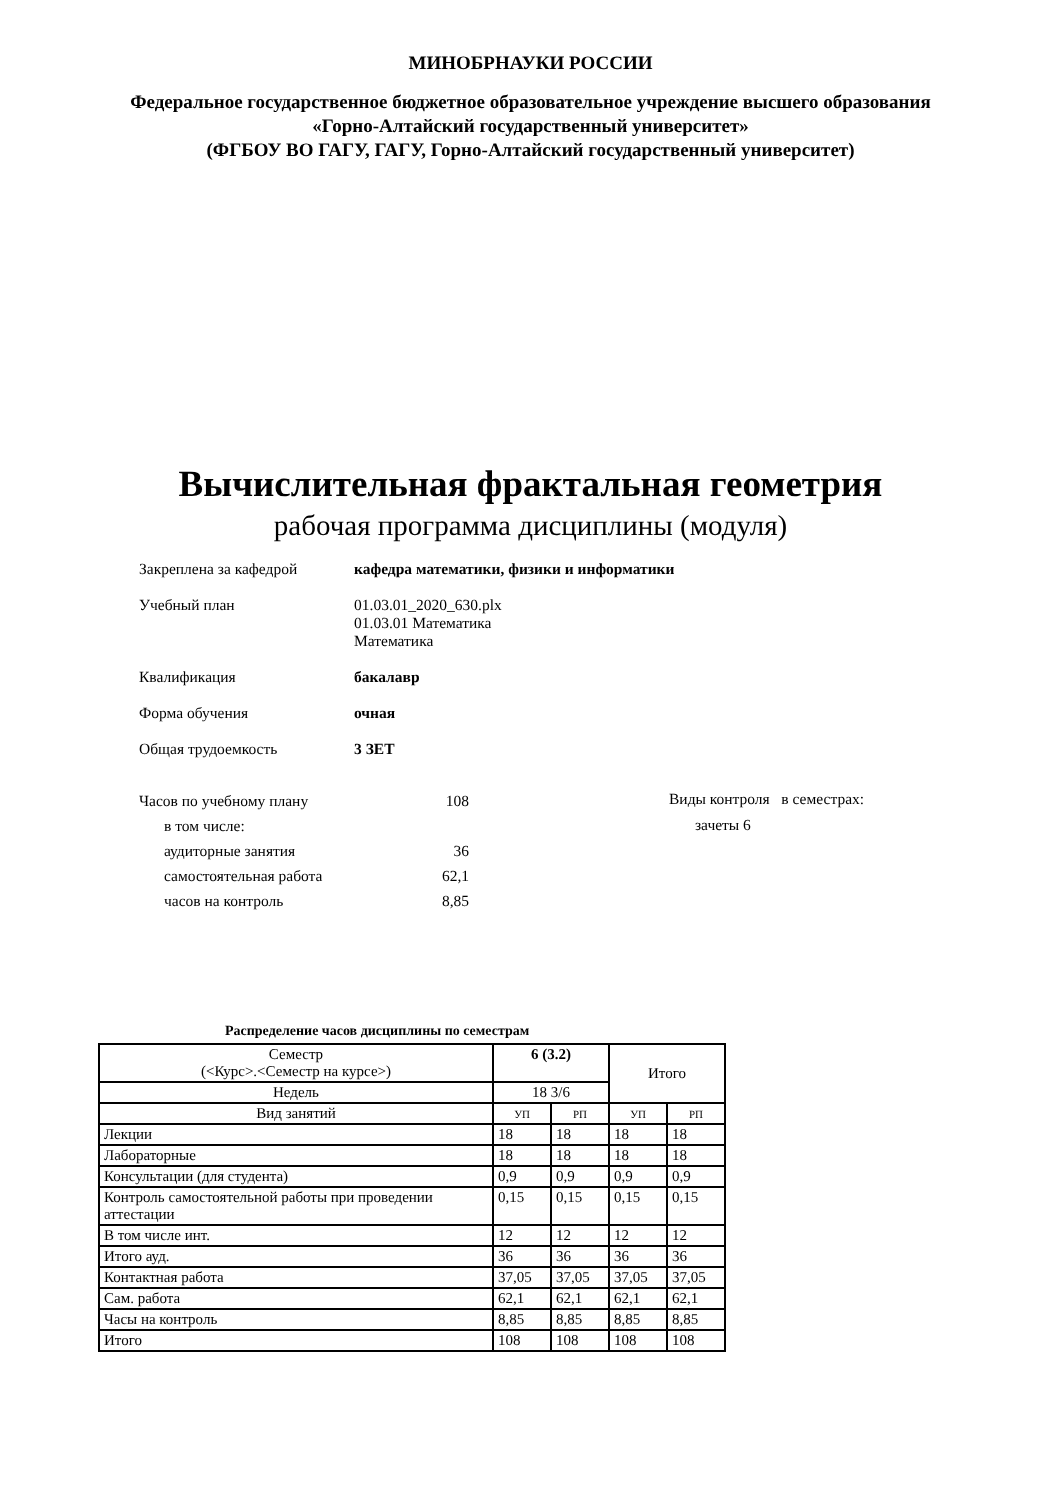МИНОБРНАУКИ РОССИИ
Федеральное государственное бюджетное образовательное учреждение высшего образования
«Горно-Алтайский государственный университет»
(ФГБОУ ВО ГАГУ, ГАГУ, Горно-Алтайский государственный университет)
Вычислительная фрактальная геометрия
рабочая программа дисциплины (модуля)
Закреплена за кафедрой кафедра математики, физики и информатики
Учебный план 01.03.01_2020_630.plx
01.03.01 Математика
Математика
Квалификация бакалавр
Форма обучения очная
Общая трудоемкость 3 ЗЕТ
| Часов по учебному плану | 108 |
| в том числе: | |
| аудиторные занятия | 36 |
| самостоятельная работа | 62,1 |
| часов на контроль | 8,85 |
Виды контроля в семестрах:
зачеты 6
Распределение часов дисциплины по семестрам
| Семестр (<Курс>.<Семестр на курсе>) | 6 (3.2) | | Итого | |
| Недель | 18 3/6 | | | |
| Вид занятий | УП | РП | УП | РП |
| Лекции | 18 | 18 | 18 | 18 |
| Лабораторные | 18 | 18 | 18 | 18 |
| Консультации (для студента) | 0,9 | 0,9 | 0,9 | 0,9 |
| Контроль самостоятельной работы при проведении аттестации | 0,15 | 0,15 | 0,15 | 0,15 |
| В том числе инт. | 12 | 12 | 12 | 12 |
| Итого ауд. | 36 | 36 | 36 | 36 |
| Контактная работа | 37,05 | 37,05 | 37,05 | 37,05 |
| Сам. работа | 62,1 | 62,1 | 62,1 | 62,1 |
| Часы на контроль | 8,85 | 8,85 | 8,85 | 8,85 |
| Итого | 108 | 108 | 108 | 108 |